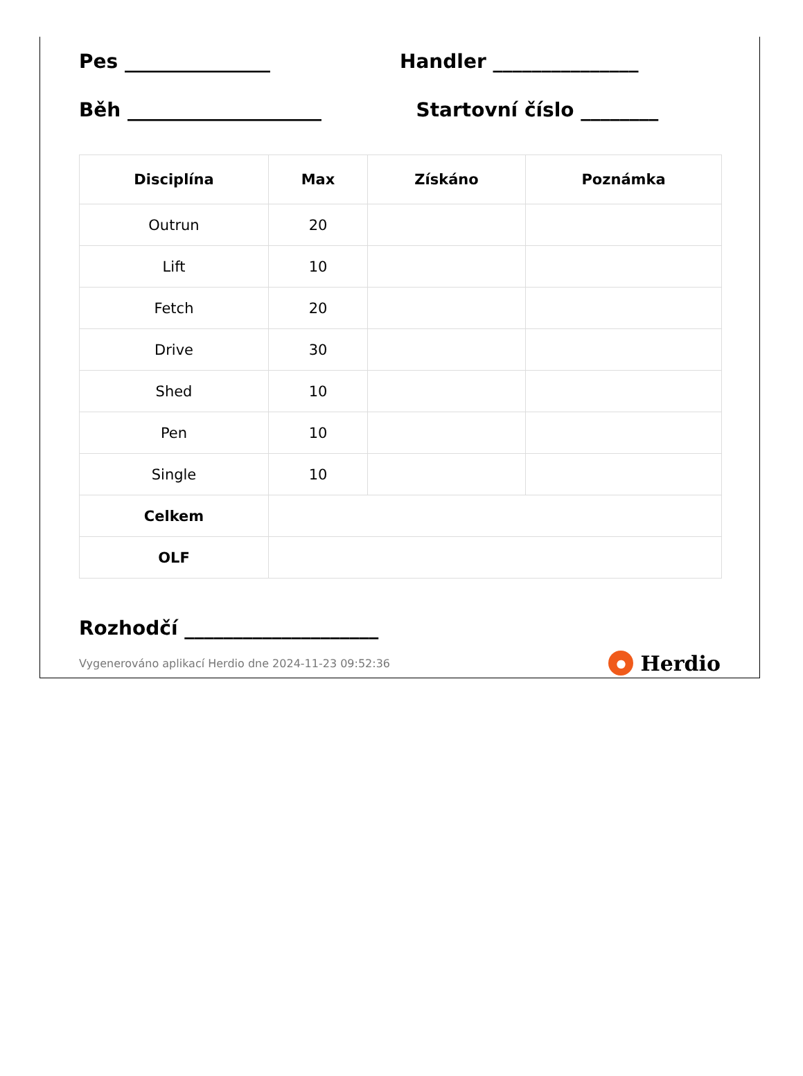Pes _______________ Handler _______________
Běh ____________________ Startovní číslo ________
| Disciplína | Max | Získáno | Poznámka |
| --- | --- | --- | --- |
| Outrun | 20 | | |
| Lift | 10 | | |
| Fetch | 20 | | |
| Drive | 30 | | |
| Shed | 10 | | |
| Pen | 10 | | |
| Single | 10 | | |
| Celkem | | | |
| OLF | | | |
Rozhodčí ____________________
Vygenerováno aplikací Herdio dne 2024-11-23 09:52:36 ● Herdio